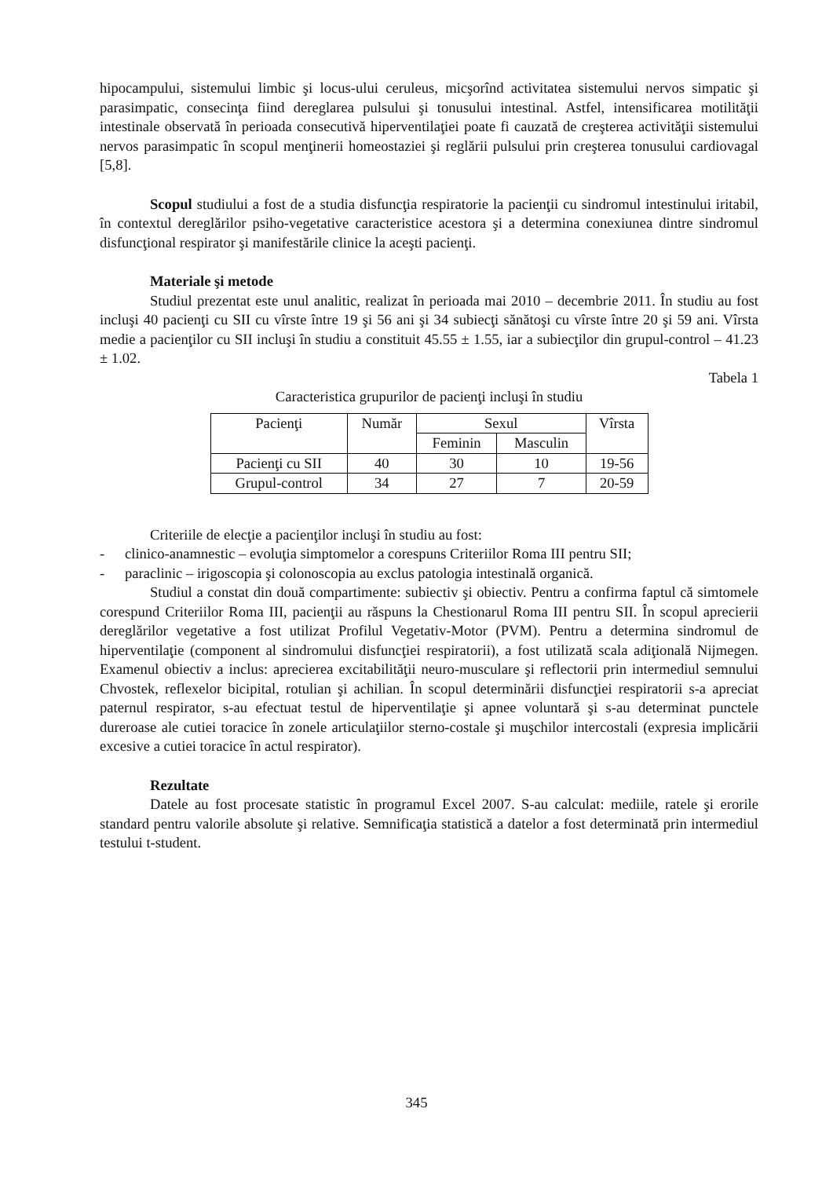hipocampului, sistemului limbic şi locus-ului ceruleus, micşorînd activitatea sistemului nervos simpatic şi parasimpatic, consecinţa fiind dereglarea pulsului şi tonusului intestinal. Astfel, intensificarea motilităţii intestinale observată în perioada consecutivă hiperventilaţiei poate fi cauzată de creşterea activităţii sistemului nervos parasimpatic în scopul menţinerii homeostaziei şi reglării pulsului prin creşterea tonusului cardiovagal [5,8].
Scopul studiului a fost de a studia disfuncţia respiratorie la pacienţii cu sindromul intestinului iritabil, în contextul dereglărilor psiho-vegetative caracteristice acestora şi a determina conexiunea dintre sindromul disfuncţional respirator şi manifestările clinice la aceşti pacienţi.
Materiale şi metode
Studiul prezentat este unul analitic, realizat în perioada mai 2010 – decembrie 2011. În studiu au fost incluşi 40 pacienţi cu SII cu vîrste între 19 şi 56 ani şi 34 subiecţi sănătoşi cu vîrste între 20 şi 59 ani. Vîrsta medie a pacienţilor cu SII incluşi în studiu a constituit 45.55 ± 1.55, iar a subiecţilor din grupul-control – 41.23 ± 1.02.
Tabela 1
Caracteristica grupurilor de pacienţi incluşi în studiu
| Pacienţi | Număr | Sexul | | Vîrsta |
| --- | --- | --- | --- | --- |
| | | Feminin | Masculin | |
| Pacienţi cu SII | 40 | 30 | 10 | 19-56 |
| Grupul-control | 34 | 27 | 7 | 20-59 |
Criteriile de elecţie a pacienţilor incluşi în studiu au fost:
- clinico-anamnestic – evoluţia simptomelor a corespuns Criteriilor Roma III pentru SII;
- paraclinic – irigoscopia şi colonoscopia au exclus patologia intestinală organică.
Studiul a constat din două compartimente: subiectiv şi obiectiv. Pentru a confirma faptul că simtomele corespund Criteriilor Roma III, pacienţii au răspuns la Chestionarul Roma III pentru SII. În scopul aprecierii dereglărilor vegetative a fost utilizat Profilul Vegetativ-Motor (PVM). Pentru a determina sindromul de hiperventilaţie (component al sindromului disfuncţiei respiratorii), a fost utilizată scala adiţională Nijmegen. Examenul obiectiv a inclus: aprecierea excitabilităţii neuro-musculare şi reflectorii prin intermediul semnului Chvostek, reflexelor bicipital, rotulian şi achilian. În scopul determinării disfuncţiei respiratorii s-a apreciat paternul respirator, s-au efectuat testul de hiperventilaţie şi apnee voluntară şi s-au determinat punctele dureroase ale cutiei toracice în zonele articulaţiilor sterno-costale şi muşchilor intercostali (expresia implicării excesive a cutiei toracice în actul respirator).
Rezultate
Datele au fost procesate statistic în programul Excel 2007. S-au calculat: mediile, ratele şi erorile standard pentru valorile absolute şi relative. Semnificaţia statistică a datelor a fost determinată prin intermediul testului t-student.
345